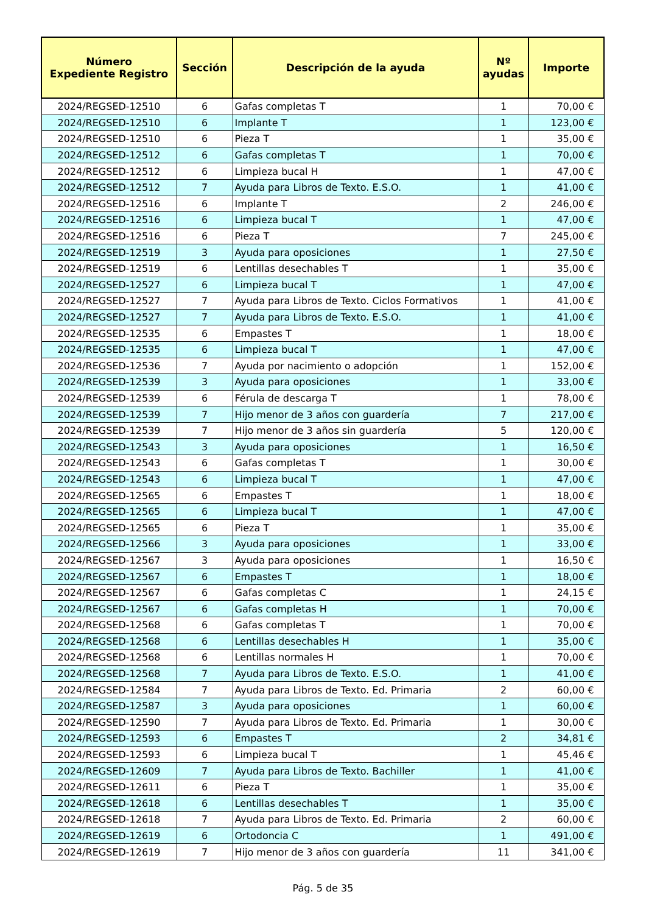| Número Expediente Registro | Sección | Descripción de la ayuda | Nº ayudas | Importe |
| --- | --- | --- | --- | --- |
| 2024/REGSED-12510 | 6 | Gafas completas T | 1 | 70,00 € |
| 2024/REGSED-12510 | 6 | Implante T | 1 | 123,00 € |
| 2024/REGSED-12510 | 6 | Pieza T | 1 | 35,00 € |
| 2024/REGSED-12512 | 6 | Gafas completas T | 1 | 70,00 € |
| 2024/REGSED-12512 | 6 | Limpieza bucal H | 1 | 47,00 € |
| 2024/REGSED-12512 | 7 | Ayuda para Libros de Texto. E.S.O. | 1 | 41,00 € |
| 2024/REGSED-12516 | 6 | Implante T | 2 | 246,00 € |
| 2024/REGSED-12516 | 6 | Limpieza bucal T | 1 | 47,00 € |
| 2024/REGSED-12516 | 6 | Pieza T | 7 | 245,00 € |
| 2024/REGSED-12519 | 3 | Ayuda para oposiciones | 1 | 27,50 € |
| 2024/REGSED-12519 | 6 | Lentillas desechables T | 1 | 35,00 € |
| 2024/REGSED-12527 | 6 | Limpieza bucal T | 1 | 47,00 € |
| 2024/REGSED-12527 | 7 | Ayuda para Libros de Texto. Ciclos Formativos | 1 | 41,00 € |
| 2024/REGSED-12527 | 7 | Ayuda para Libros de Texto. E.S.O. | 1 | 41,00 € |
| 2024/REGSED-12535 | 6 | Empastes T | 1 | 18,00 € |
| 2024/REGSED-12535 | 6 | Limpieza bucal T | 1 | 47,00 € |
| 2024/REGSED-12536 | 7 | Ayuda por nacimiento o adopción | 1 | 152,00 € |
| 2024/REGSED-12539 | 3 | Ayuda para oposiciones | 1 | 33,00 € |
| 2024/REGSED-12539 | 6 | Férula de descarga T | 1 | 78,00 € |
| 2024/REGSED-12539 | 7 | Hijo menor de 3 años con guardería | 7 | 217,00 € |
| 2024/REGSED-12539 | 7 | Hijo menor de 3 años sin guardería | 5 | 120,00 € |
| 2024/REGSED-12543 | 3 | Ayuda para oposiciones | 1 | 16,50 € |
| 2024/REGSED-12543 | 6 | Gafas completas T | 1 | 30,00 € |
| 2024/REGSED-12543 | 6 | Limpieza bucal T | 1 | 47,00 € |
| 2024/REGSED-12565 | 6 | Empastes T | 1 | 18,00 € |
| 2024/REGSED-12565 | 6 | Limpieza bucal T | 1 | 47,00 € |
| 2024/REGSED-12565 | 6 | Pieza T | 1 | 35,00 € |
| 2024/REGSED-12566 | 3 | Ayuda para oposiciones | 1 | 33,00 € |
| 2024/REGSED-12567 | 3 | Ayuda para oposiciones | 1 | 16,50 € |
| 2024/REGSED-12567 | 6 | Empastes T | 1 | 18,00 € |
| 2024/REGSED-12567 | 6 | Gafas completas C | 1 | 24,15 € |
| 2024/REGSED-12567 | 6 | Gafas completas H | 1 | 70,00 € |
| 2024/REGSED-12568 | 6 | Gafas completas T | 1 | 70,00 € |
| 2024/REGSED-12568 | 6 | Lentillas desechables H | 1 | 35,00 € |
| 2024/REGSED-12568 | 6 | Lentillas normales H | 1 | 70,00 € |
| 2024/REGSED-12568 | 7 | Ayuda para Libros de Texto. E.S.O. | 1 | 41,00 € |
| 2024/REGSED-12584 | 7 | Ayuda para Libros de Texto. Ed. Primaria | 2 | 60,00 € |
| 2024/REGSED-12587 | 3 | Ayuda para oposiciones | 1 | 60,00 € |
| 2024/REGSED-12590 | 7 | Ayuda para Libros de Texto. Ed. Primaria | 1 | 30,00 € |
| 2024/REGSED-12593 | 6 | Empastes T | 2 | 34,81 € |
| 2024/REGSED-12593 | 6 | Limpieza bucal T | 1 | 45,46 € |
| 2024/REGSED-12609 | 7 | Ayuda para Libros de Texto. Bachiller | 1 | 41,00 € |
| 2024/REGSED-12611 | 6 | Pieza T | 1 | 35,00 € |
| 2024/REGSED-12618 | 6 | Lentillas desechables T | 1 | 35,00 € |
| 2024/REGSED-12618 | 7 | Ayuda para Libros de Texto. Ed. Primaria | 2 | 60,00 € |
| 2024/REGSED-12619 | 6 | Ortodoncia C | 1 | 491,00 € |
| 2024/REGSED-12619 | 7 | Hijo menor de 3 años con guardería | 11 | 341,00 € |
Pág. 5 de 35